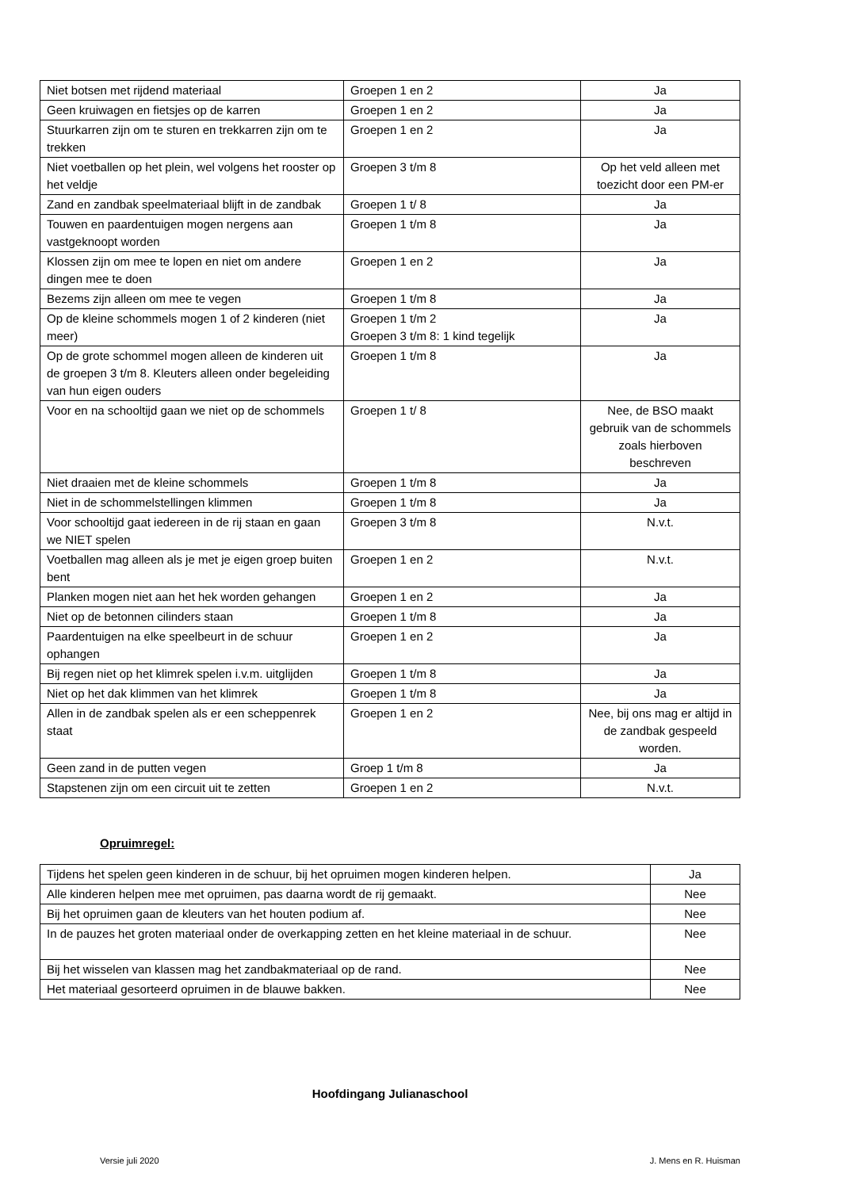| Niet botsen met rijdend materiaal | Groepen 1 en 2 | Ja |
| Geen kruiwagen en fietsjes op de karren | Groepen 1 en 2 | Ja |
| Stuurkarren zijn om te sturen en trekkarren zijn om te trekken | Groepen 1 en 2 | Ja |
| Niet voetballen op het plein, wel volgens het rooster op het veldje | Groepen 3 t/m 8 | Op het veld alleen met toezicht door een PM-er |
| Zand en zandbak speelmateriaal blijft in de zandbak | Groepen 1 t/ 8 | Ja |
| Touwen en paardentuigen mogen nergens aan vastgeknoopt worden | Groepen 1 t/m 8 | Ja |
| Klossen zijn om mee te lopen en niet om andere dingen mee te doen | Groepen 1 en 2 | Ja |
| Bezems zijn alleen om mee te vegen | Groepen 1 t/m 8 | Ja |
| Op de kleine schommels mogen 1 of 2 kinderen (niet meer) | Groepen 1 t/m 2 Groepen 3 t/m 8: 1 kind tegelijk | Ja |
| Op de grote schommel mogen alleen de kinderen uit de groepen 3 t/m 8. Kleuters alleen onder begeleiding van hun eigen ouders | Groepen 1 t/m 8 | Ja |
| Voor en na schooltijd gaan we niet op de schommels | Groepen 1 t/ 8 | Nee, de BSO maakt gebruik van de schommels zoals hierboven beschreven |
| Niet draaien met de kleine schommels | Groepen 1 t/m 8 | Ja |
| Niet in de schommelstellingen klimmen | Groepen 1 t/m 8 | Ja |
| Voor schooltijd gaat iedereen in de rij staan en gaan we NIET spelen | Groepen 3 t/m 8 | N.v.t. |
| Voetballen mag alleen als je met je eigen groep buiten bent | Groepen 1 en 2 | N.v.t. |
| Planken mogen niet aan het hek worden gehangen | Groepen 1 en 2 | Ja |
| Niet op de betonnen cilinders staan | Groepen 1 t/m 8 | Ja |
| Paardentuigen na elke speelbeurt in de schuur ophangen | Groepen 1 en 2 | Ja |
| Bij regen niet op het klimrek spelen i.v.m. uitglijden | Groepen 1 t/m 8 | Ja |
| Niet op het dak klimmen van het klimrek | Groepen 1 t/m 8 | Ja |
| Allen in de zandbak spelen als er een scheppenrek staat | Groepen 1 en 2 | Nee, bij ons mag er altijd in de zandbak gespeeld worden. |
| Geen zand in de putten vegen | Groep 1 t/m 8 | Ja |
| Stapstenen zijn om een circuit uit te zetten | Groepen 1 en 2 | N.v.t. |
Opruimregel:
| Tijdens het spelen geen kinderen in de schuur, bij het opruimen mogen kinderen helpen. | Ja |
| Alle kinderen helpen mee met opruimen, pas daarna wordt de rij gemaakt. | Nee |
| Bij het opruimen gaan de kleuters van het houten podium af. | Nee |
| In de pauzes het groten materiaal onder de overkapping zetten en het kleine materiaal in de schuur. | Nee |
| Bij het wisselen van klassen mag het zandbakmateriaal op de rand. | Nee |
| Het materiaal gesorteerd opruimen in de blauwe bakken. | Nee |
Hoofdingang Julianaschool
Versie juli 2020 J. Mens en R. Huisman